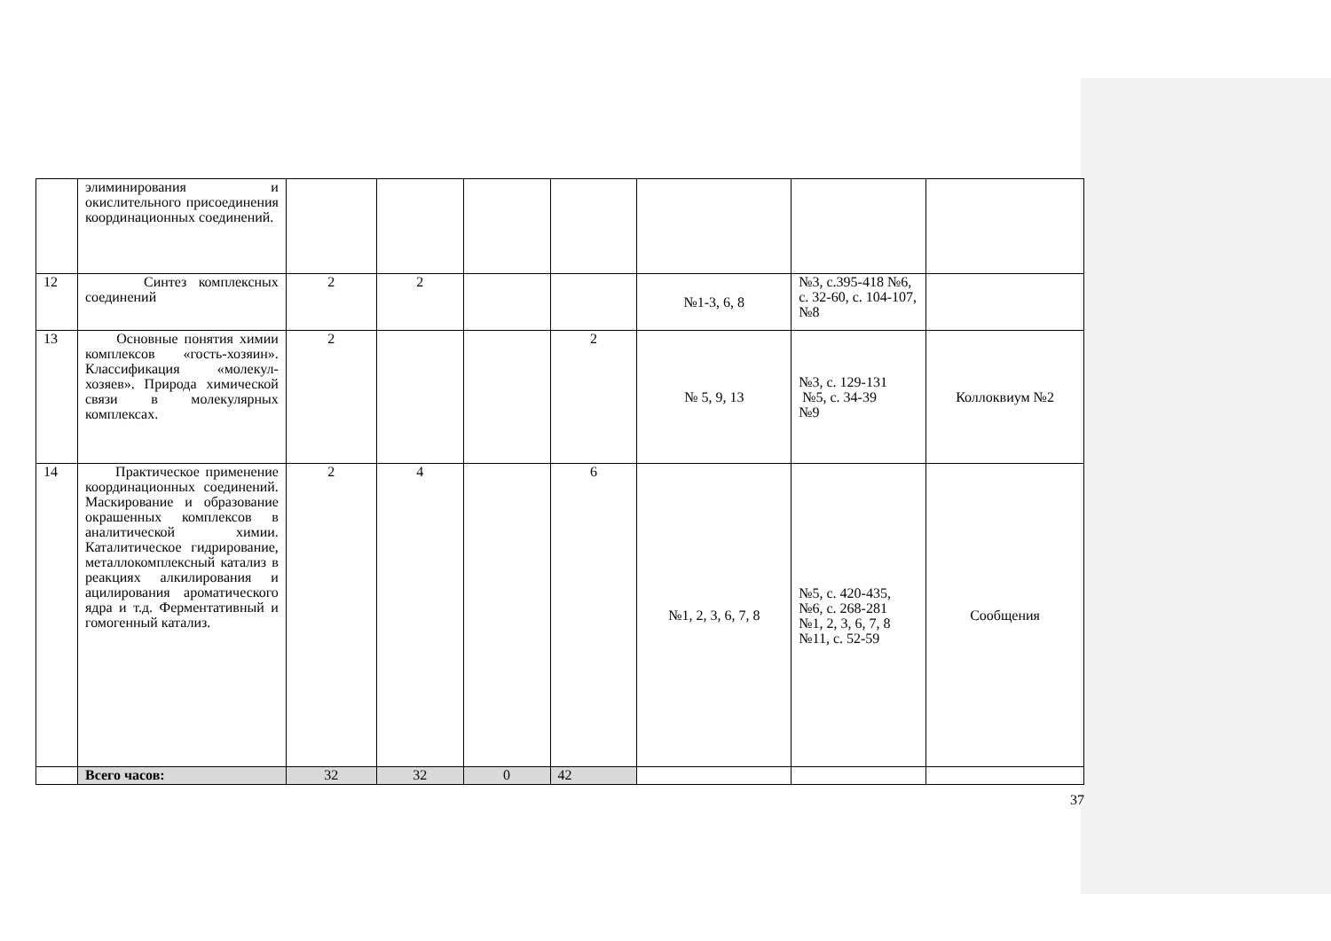| | элиминирования и окислительного присоединения координационных соединений. | | | | | | | |
| 12 | Синтез комплексных соединений | 2 | 2 | | | №1-3, 6, 8 | №3, с.395-418 №6, с. 32-60, с. 104-107, №8 | |
| 13 | Основные понятия химии комплексов «гость-хозяин». Классификация «молекул-хозяев». Природа химической связи в молекулярных комплексах. | 2 | | | 2 | № 5, 9, 13 | №3, с. 129-131 №5, с. 34-39 №9 | Коллоквиум №2 |
| 14 | Практическое применение координационных соединений. Маскирование и образование окрашенных комплексов в аналитической химии. Каталитическое гидрирование, металлокомплексный катализ в реакциях алкилирования и ацилирования ароматического ядра и т.д. Ферментативный и гомогенный катализ. | 2 | 4 | | 6 | №1, 2, 3, 6, 7, 8 | №5, с. 420-435, №6, с. 268-281 №1, 2, 3, 6, 7, 8 №11, с. 52-59 | Сообщения |
| | Всего часов: | 32 | 32 | 0 | 42 | | | |
37